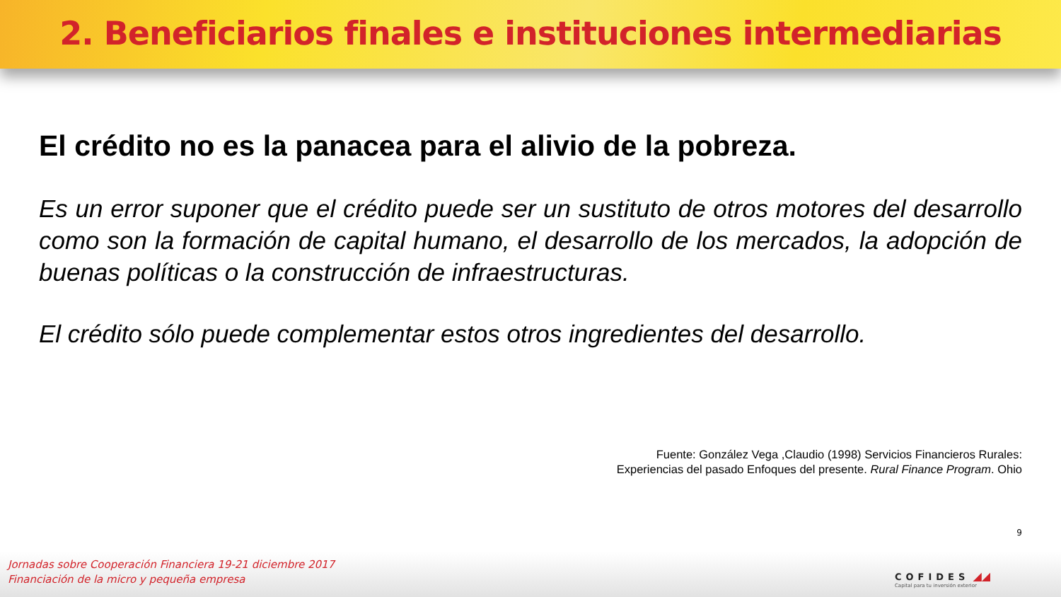2. Beneficiarios finales e instituciones intermediarias
El crédito no es la panacea para el alivio de la pobreza.
Es un error suponer que el crédito puede ser un sustituto de otros motores del desarrollo como son la formación de capital humano, el desarrollo de los mercados, la adopción de buenas políticas o la construcción de infraestructuras.
El crédito sólo puede complementar estos otros ingredientes del desarrollo.
Fuente: González Vega ,Claudio (1998) Servicios Financieros Rurales:
Experiencias del pasado Enfoques del presente. Rural Finance Program. Ohio
9
Jornadas sobre Cooperación Financiera 19-21 diciembre 2017
Financiación de la micro y pequeña empresa
COFIDES ◢◢
Capital para tu inversión exterior